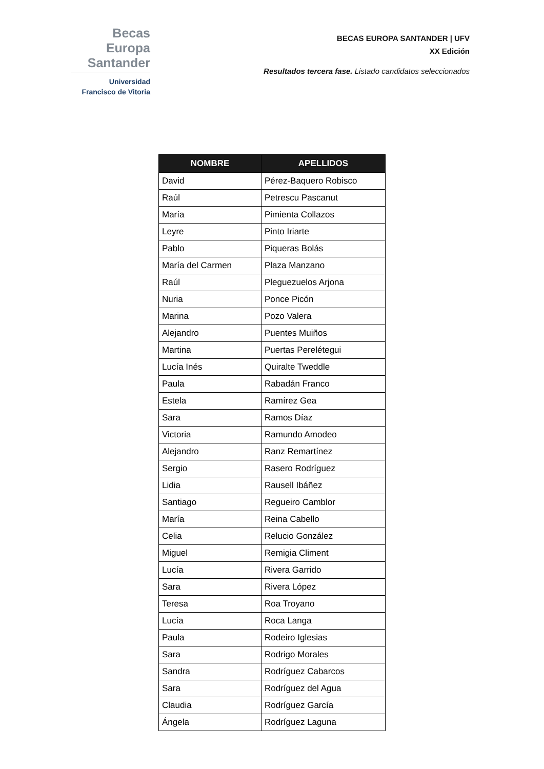Becas Europa
Santander
Universidad
Francisco de Vitoria
BECAS EUROPA SANTANDER | UFV
XX Edición
Resultados tercera fase. Listado candidatos seleccionados
| NOMBRE | APELLIDOS |
| --- | --- |
| David | Pérez-Baquero Robisco |
| Raúl | Petrescu Pascanut |
| María | Pimienta Collazos |
| Leyre | Pinto Iriarte |
| Pablo | Piqueras Bolás |
| María del Carmen | Plaza Manzano |
| Raúl | Pleguezuelos Arjona |
| Nuria | Ponce Picón |
| Marina | Pozo Valera |
| Alejandro | Puentes Muiños |
| Martina | Puertas Perelétegui |
| Lucía Inés | Quiralte Tweddle |
| Paula | Rabadán Franco |
| Estela | Ramírez Gea |
| Sara | Ramos Díaz |
| Victoria | Ramundo Amodeo |
| Alejandro | Ranz Remartínez |
| Sergio | Rasero Rodríguez |
| Lidia | Rausell Ibáñez |
| Santiago | Regueiro Camblor |
| María | Reina Cabello |
| Celia | Relucio González |
| Miguel | Remigia Climent |
| Lucía | Rivera Garrido |
| Sara | Rivera López |
| Teresa | Roa Troyano |
| Lucía | Roca Langa |
| Paula | Rodeiro Iglesias |
| Sara | Rodrigo Morales |
| Sandra | Rodríguez Cabarcos |
| Sara | Rodríguez del Agua |
| Claudia | Rodríguez García |
| Ángela | Rodríguez Laguna |